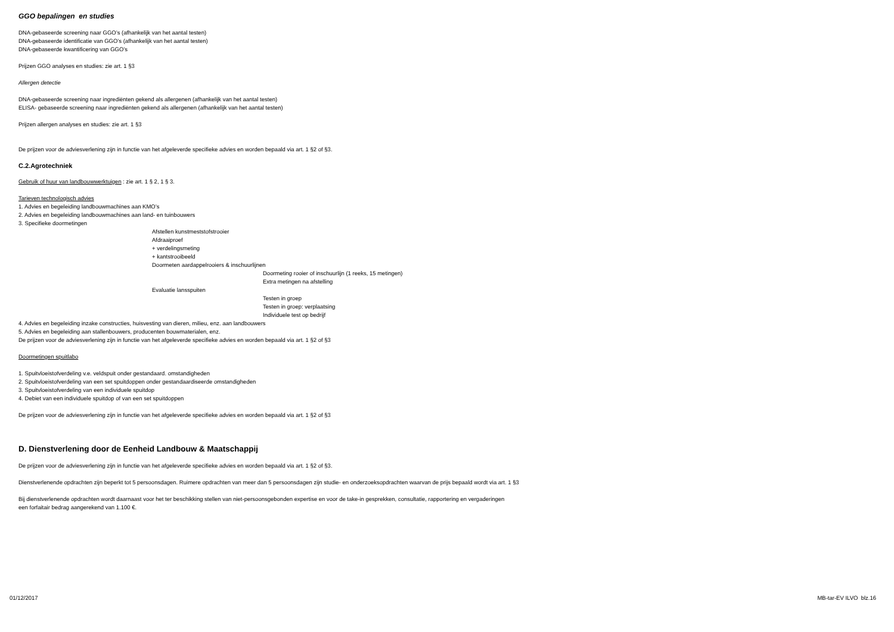GGO bepalingen en studies
DNA-gebaseerde screening naar GGO’s (afhankelijk van het aantal testen)
DNA-gebaseerde identificatie van GGO’s (afhankelijk van het aantal testen)
DNA-gebaseerde kwantificering van GGO’s
Prijzen GGO analyses en studies: zie art. 1 §3
Allergen detectie
DNA-gebaseerde screening naar ingrediënten gekend als allergenen (afhankelijk van het aantal testen)
ELISA- gebaseerde screening naar ingrediënten gekend als allergenen (afhankelijk van het aantal testen)
Prijzen allergen analyses en studies: zie art. 1 §3
De prijzen voor de adviesverlening zijn in functie van het afgeleverde specifieke advies en worden bepaald via art. 1 §2 of §3.
C.2.Agrotechniek
Gebruik of huur van landbouwwerktuigen : zie art. 1 § 2, 1 § 3.
Tarieven technologisch advies
1. Advies en begeleiding landbouwmachines aan KMO’s
2. Advies en begeleiding landbouwmachines aan land- en tuinbouwers
3. Specifieke doormetingen
Afstellen kunstmeststofstrooier
Afdraaiproef
+ verdelingsmeting
+ kantstrooibeeld
Doormeten aardappelrooiers & inschuurlijnen
Doormeting rooier of inschuurlijn (1 reeks, 15 metingen)
Extra metingen na afstelling
Evaluatie lansspuiten
Testen in groep
Testen in groep: verplaatsing
Individuele test op bedrijf
4. Advies en begeleiding inzake constructies, huisvesting van dieren, milieu, enz. aan landbouwers
5. Advies en begeleiding aan stallenbouwers, producenten bouwmaterialen, enz.
De prijzen voor de adviesverlening zijn in functie van het afgeleverde specifieke advies en worden bepaald via art. 1 §2 of §3
Doormetingen spuitlabo
1. Spuitvloeistofverdeling v.e. veldspuit onder gestandaard. omstandigheden
2. Spuitvloeistofverdeling van een set spuitdoppen onder gestandaardiseerde omstandigheden
3. Spuitvloeistofverdeling van een individuele spuitdop
4. Debiet van een individuele spuitdop of van een set spuitdoppen
De prijzen voor de adviesverlening zijn in functie van het afgeleverde specifieke advies en worden bepaald via art. 1 §2 of §3
D. Dienstverlening door de Eenheid Landbouw & Maatschappij
De prijzen voor de adviesverlening zijn in functie van het afgeleverde specifieke advies en worden bepaald via art. 1 §2 of §3.
Dienstverlenende opdrachten zijn beperkt tot 5 persoonsdagen. Ruimere opdrachten van meer dan 5 persoonsdagen zijn studie- en onderzoeksopdrachten waarvan de prijs bepaald wordt via art. 1 §3
Bij dienstverlenende opdrachten wordt daarnaast voor het ter beschikking stellen van niet-persoonsgebonden expertise en voor de take-in gesprekken, consultatie, rapportering en vergaderingen
een forfaitair bedrag aangerekend van 1.100 €.
01/12/2017 MB-tar-EV ILVO blz.16